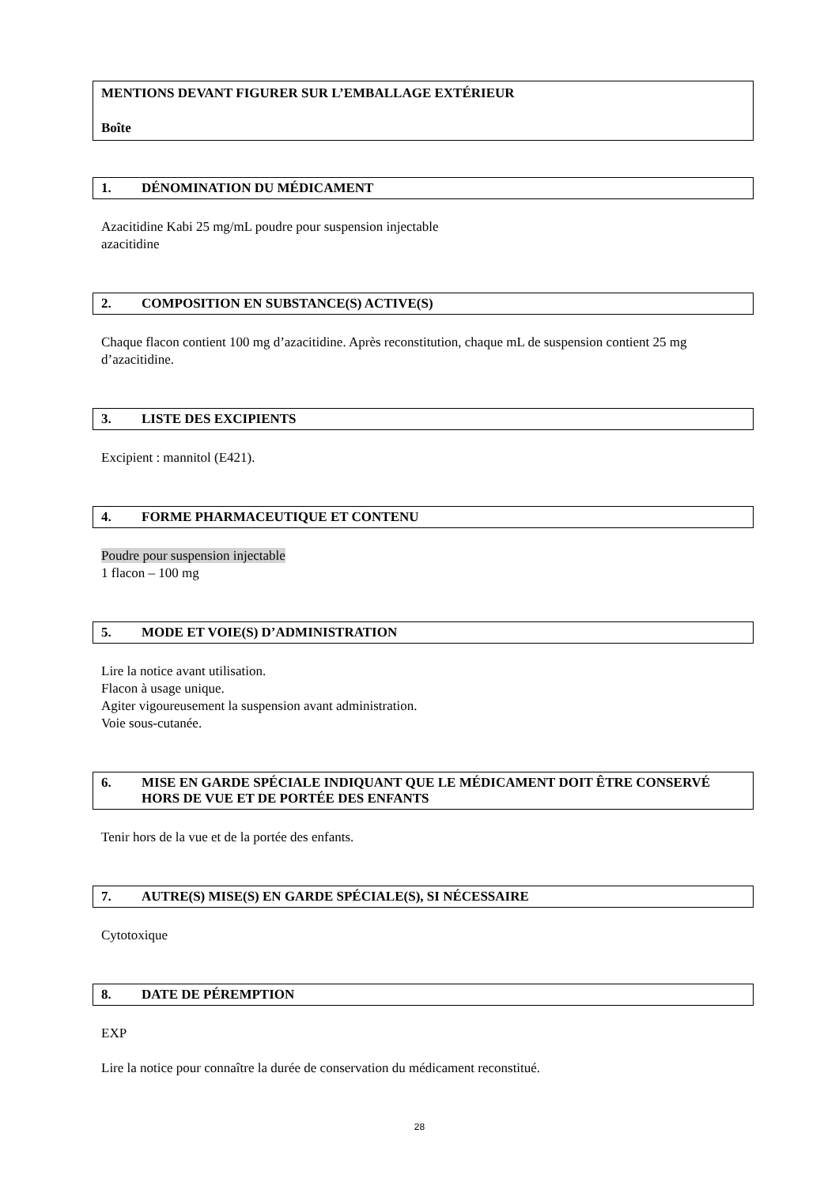MENTIONS DEVANT FIGURER SUR L’EMBALLAGE EXTÉRIEUR
Boîte
1. DÉNOMINATION DU MÉDICAMENT
Azacitidine Kabi 25 mg/mL poudre pour suspension injectable
azacitidine
2. COMPOSITION EN SUBSTANCE(S) ACTIVE(S)
Chaque flacon contient 100 mg d’azacitidine. Après reconstitution, chaque mL de suspension contient 25 mg d’azacitidine.
3. LISTE DES EXCIPIENTS
Excipient : mannitol (E421).
4. FORME PHARMACEUTIQUE ET CONTENU
Poudre pour suspension injectable
1 flacon – 100 mg
5. MODE ET VOIE(S) D’ADMINISTRATION
Lire la notice avant utilisation.
Flacon à usage unique.
Agiter vigoureusement la suspension avant administration.
Voie sous-cutanée.
6. MISE EN GARDE SPÉCIALE INDIQUANT QUE LE MÉDICAMENT DOIT ÊTRE CONSERVÉ HORS DE VUE ET DE PORTÉE DES ENFANTS
Tenir hors de la vue et de la portée des enfants.
7. AUTRE(S) MISE(S) EN GARDE SPÉCIALE(S), SI NÉCESSAIRE
Cytotoxique
8. DATE DE PÉREMPTION
EXP
Lire la notice pour connaître la durée de conservation du médicament reconstitué.
28